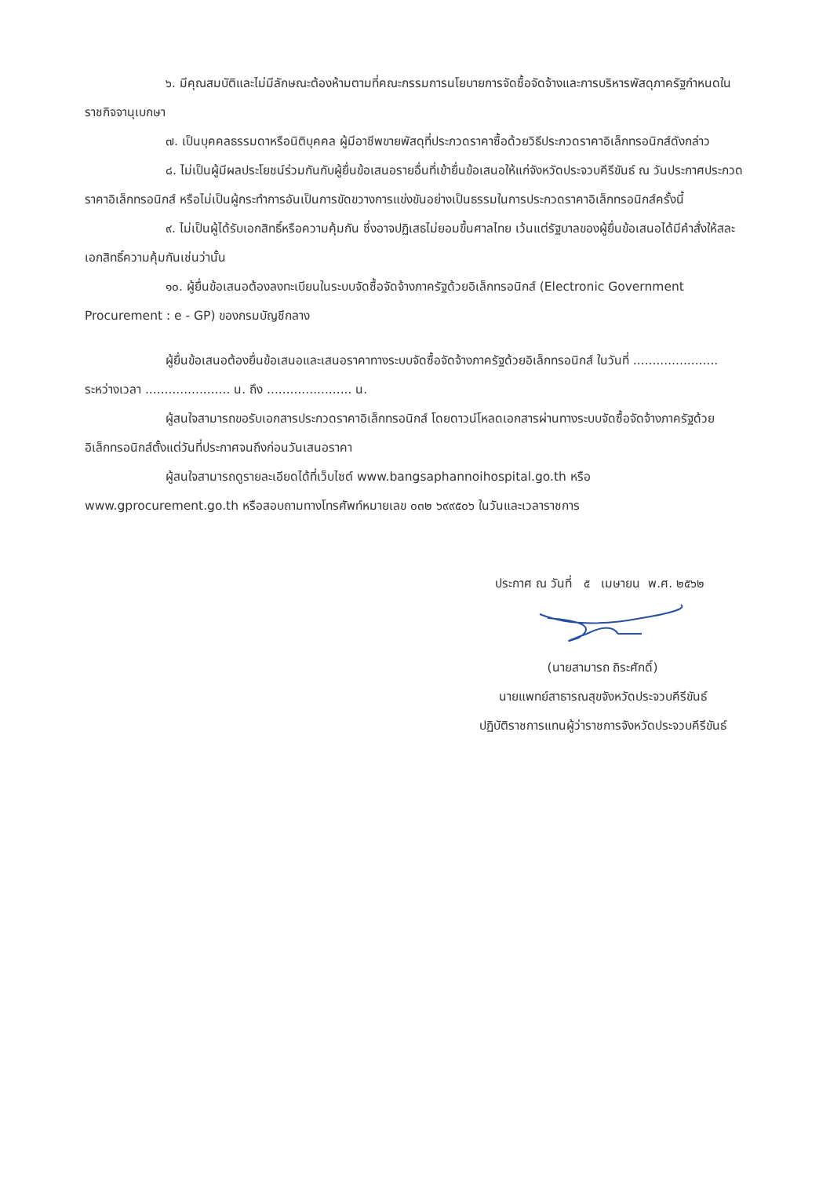๖. มีคุณสมบัติและไม่มีลักษณะต้องห้ามตามที่คณะกรรมการนโยบายการจัดซื้อจัดจ้างและการบริหารพัสดุภาครัฐกำหนดในราชกิจจานุเบกษา
๗. เป็นบุคคลธรรมดาหรือนิติบุคคล ผู้มีอาชีพขายพัสดุที่ประกวดราคาซื้อด้วยวิธีประกวดราคาอิเล็กทรอนิกส์ดังกล่าว
๘. ไม่เป็นผู้มีผลประโยชน์ร่วมกันกับผู้ยื่นข้อเสนอรายอื่นที่เข้ายื่นข้อเสนอให้แก่จังหวัดประจวบคีรีขันธ์ ณ วันประกาศประกวดราคาอิเล็กทรอนิกส์ หรือไม่เป็นผู้กระทำการอันเป็นการขัดขวางการแข่งขันอย่างเป็นธรรมในการประกวดราคาอิเล็กทรอนิกส์ครั้งนี้
๙. ไม่เป็นผู้ได้รับเอกสิทธิ์หรือความคุ้มกัน ซึ่งอาจปฏิเสธไม่ยอมขึ้นศาลไทย เว้นแต่รัฐบาลของผู้ยื่นข้อเสนอได้มีคำสั่งให้สละเอกสิทธิ์ความคุ้มกันเช่นว่านั้น
๑๐. ผู้ยื่นข้อเสนอต้องลงทะเบียนในระบบจัดซื้อจัดจ้างภาครัฐด้วยอิเล็กทรอนิกส์ (Electronic Government Procurement : e - GP) ของกรมบัญชีกลาง
ผู้ยื่นข้อเสนอต้องยื่นข้อเสนอและเสนอราคาทางระบบจัดซื้อจัดจ้างภาครัฐด้วยอิเล็กทรอนิกส์ ในวันที่ ...................... ระหว่างเวลา ...................... น. ถึง ...................... น.
ผู้สนใจสามารถขอรับเอกสารประกวดราคาอิเล็กทรอนิกส์ โดยดาวน์โหลดเอกสารผ่านทางระบบจัดซื้อจัดจ้างภาครัฐด้วยอิเล็กทรอนิกส์ตั้งแต่วันที่ประกาศจนถึงก่อนวันเสนอราคา
ผู้สนใจสามารถดูรายละเอียดได้ที่เว็บไซต์ www.bangsaphannoihospital.go.th หรือ www.gprocurement.go.th หรือสอบถามทางโทรศัพท์หมายเลข ๐๓๒ ๖๙๙๕๐๖ ในวันและเวลาราชการ
ประกาศ ณ วันที่ ๕ เมษายน พ.ศ. ๒๕๖๒
(นายสามารถ ถิระศักดิ์)
นายแพทย์สาธารณสุขจังหวัดประจวบคีรีขันธ์
ปฏิบัติราชการแทนผู้ว่าราชการจังหวัดประจวบคีรีขันธ์